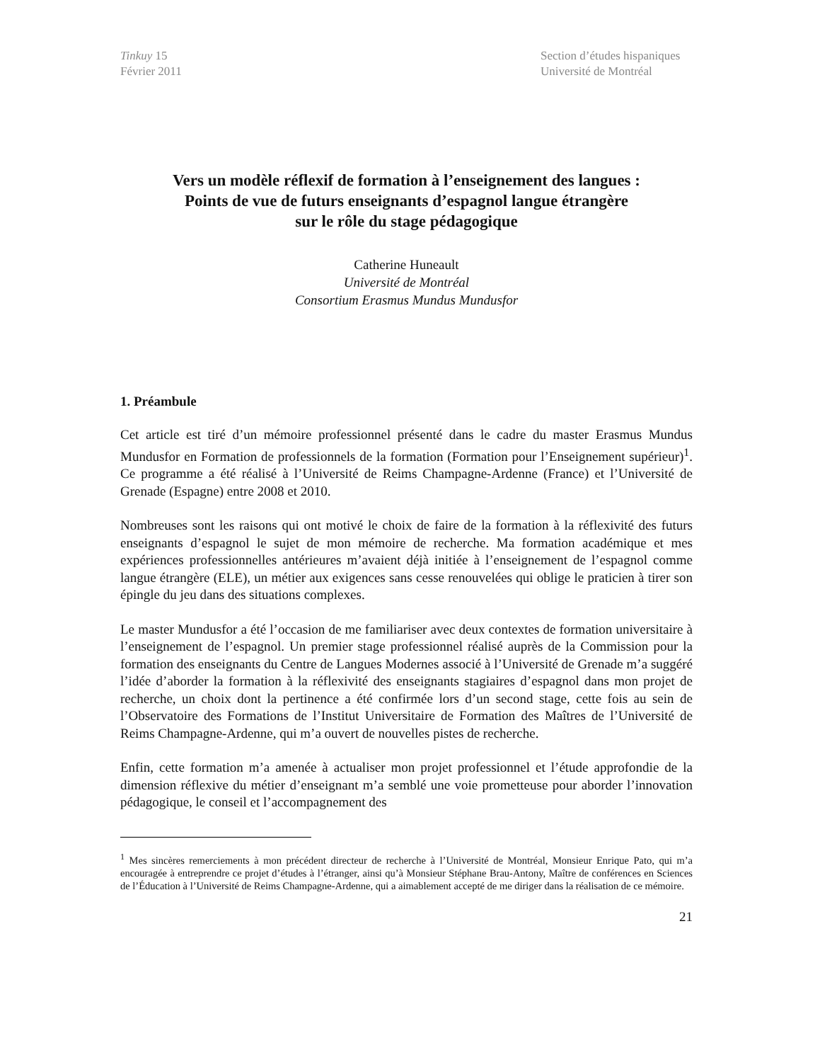Tinkuy 15
Février 2011
Section d’études hispaniques
Université de Montréal
Vers un modèle réflexif de formation à l’enseignement des langues :
Points de vue de futurs enseignants d’espagnol langue étrangère
sur le rôle du stage pédagogique
Catherine Huneault
Université de Montréal
Consortium Erasmus Mundus Mundusfor
1. Préambule
Cet article est tiré d’un mémoire professionnel présenté dans le cadre du master Erasmus Mundus Mundusfor en Formation de professionnels de la formation (Formation pour l’Enseignement supérieur)<sup>1</sup>. Ce programme a été réalisé à l’Université de Reims Champagne-Ardenne (France) et l’Université de Grenade (Espagne) entre 2008 et 2010.
Nombreuses sont les raisons qui ont motivé le choix de faire de la formation à la réflexivité des futurs enseignants d’espagnol le sujet de mon mémoire de recherche. Ma formation académique et mes expériences professionnelles antérieures m’avaient déjà initiée à l’enseignement de l’espagnol comme langue étrangère (ELE), un métier aux exigences sans cesse renouvelées qui oblige le praticien à tirer son épingle du jeu dans des situations complexes.
Le master Mundusfor a été l’occasion de me familiariser avec deux contextes de formation universitaire à l’enseignement de l’espagnol. Un premier stage professionnel réalisé auprès de la Commission pour la formation des enseignants du Centre de Langues Modernes associé à l’Université de Grenade m’a suggéré l’idée d’aborder la formation à la réflexivité des enseignants stagiaires d’espagnol dans mon projet de recherche, un choix dont la pertinence a été confirmée lors d’un second stage, cette fois au sein de l’Observatoire des Formations de l’Institut Universitaire de Formation des Maîtres de l’Université de Reims Champagne-Ardenne, qui m’a ouvert de nouvelles pistes de recherche.
Enfin, cette formation m’a amenée à actualiser mon projet professionnel et l’étude approfondie de la dimension réflexive du métier d’enseignant m’a semblé une voie prometteuse pour aborder l’innovation pédagogique, le conseil et l’accompagnement des
<sup>1</sup> Mes sincères remerciements à mon précédent directeur de recherche à l’Université de Montréal, Monsieur Enrique Pato, qui m’a encouragée à entreprendre ce projet d’études à l’étranger, ainsi qu’à Monsieur Stéphane Brau-Antony, Maître de conférences en Sciences de l’Éducation à l’Université de Reims Champagne-Ardenne, qui a aimablement accepté de me diriger dans la réalisation de ce mémoire.
21